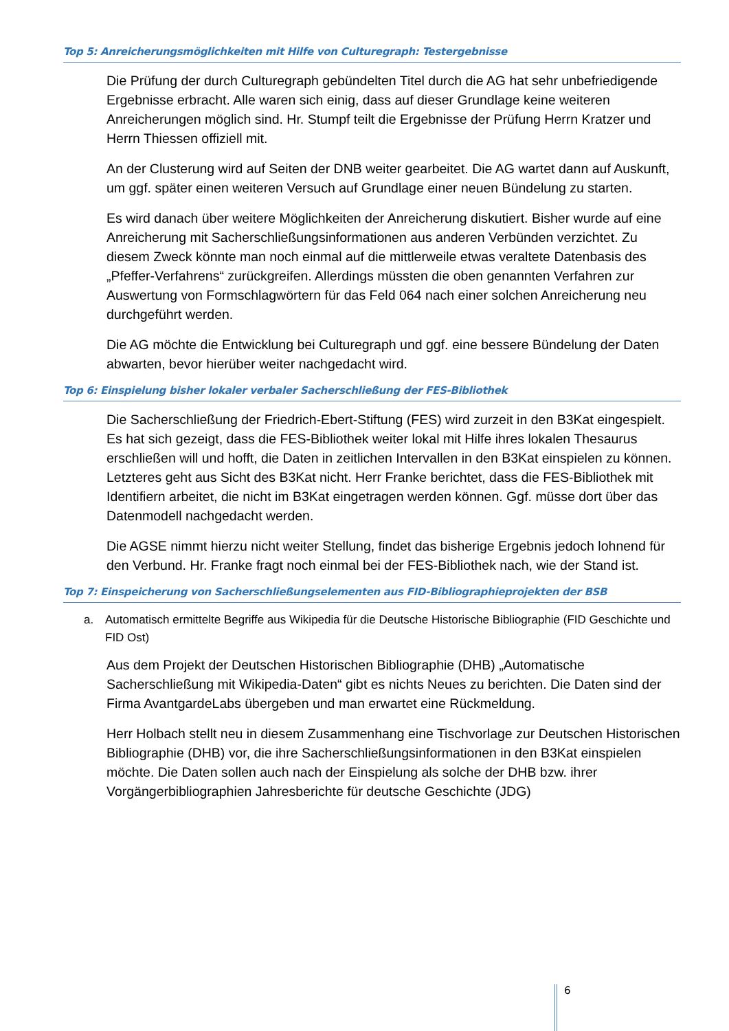Top 5: Anreicherungsmöglichkeiten mit Hilfe von Culturegraph: Testergebnisse
Die Prüfung der durch Culturegraph gebündelten Titel durch die AG hat sehr unbefriedigende Ergebnisse erbracht. Alle waren sich einig, dass auf dieser Grundlage keine weiteren Anreicherungen möglich sind. Hr. Stumpf teilt die Ergebnisse der Prüfung Herrn Kratzer und Herrn Thiessen offiziell mit.
An der Clusterung wird auf Seiten der DNB weiter gearbeitet. Die AG wartet dann auf Auskunft, um ggf. später einen weiteren Versuch auf Grundlage einer neuen Bündelung zu starten.
Es wird danach über weitere Möglichkeiten der Anreicherung diskutiert. Bisher wurde auf eine Anreicherung mit Sacherschließungsinformationen aus anderen Verbünden verzichtet. Zu diesem Zweck könnte man noch einmal auf die mittlerweile etwas veraltete Datenbasis des „Pfeffer-Verfahrens“ zurückgreifen. Allerdings müssten die oben genannten Verfahren zur Auswertung von Formschlagwörtern für das Feld 064 nach einer solchen Anreicherung neu durchgeführt werden.
Die AG möchte die Entwicklung bei Culturegraph und ggf. eine bessere Bündelung der Daten abwarten, bevor hierüber weiter nachgedacht wird.
Top 6: Einspielung bisher lokaler verbaler Sacherschließung der FES-Bibliothek
Die Sacherschließung der Friedrich-Ebert-Stiftung (FES) wird zurzeit in den B3Kat eingespielt. Es hat sich gezeigt, dass die FES-Bibliothek weiter lokal mit Hilfe ihres lokalen Thesaurus erschließen will und hofft, die Daten in zeitlichen Intervallen in den B3Kat einspielen zu können. Letzteres geht aus Sicht des B3Kat nicht. Herr Franke berichtet, dass die FES-Bibliothek mit Identifiern arbeitet, die nicht im B3Kat eingetragen werden können. Ggf. müsse dort über das Datenmodell nachgedacht werden.
Die AGSE nimmt hierzu nicht weiter Stellung, findet das bisherige Ergebnis jedoch lohnend für den Verbund. Hr. Franke fragt noch einmal bei der FES-Bibliothek nach, wie der Stand ist.
Top 7: Einspeicherung von Sacherschließungselementen aus FID-Bibliographieprojekten der BSB
a. Automatisch ermittelte Begriffe aus Wikipedia für die Deutsche Historische Bibliographie (FID Geschichte und FID Ost)
Aus dem Projekt der Deutschen Historischen Bibliographie (DHB) „Automatische Sacherschließung mit Wikipedia-Daten“ gibt es nichts Neues zu berichten. Die Daten sind der Firma AvantgardeLabs übergeben und man erwartet eine Rückmeldung.
Herr Holbach stellt neu in diesem Zusammenhang eine Tischvorlage zur Deutschen Historischen Bibliographie (DHB) vor, die ihre Sacherschließungsinformationen in den B3Kat einspielen möchte. Die Daten sollen auch nach der Einspielung als solche der DHB bzw. ihrer Vorgängerbibliographien Jahresberichte für deutsche Geschichte (JDG)
6